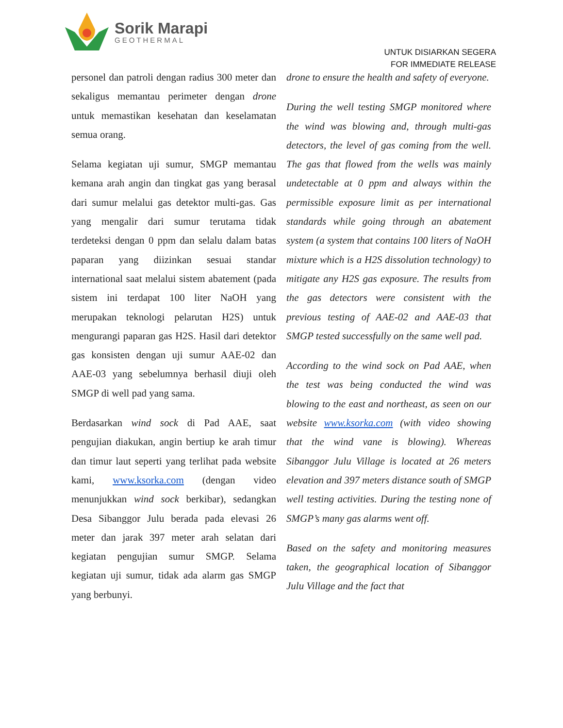Sorik Marapi
GEOTHERMAL
UNTUK DISIARKAN SEGERA
FOR IMMEDIATE RELEASE
personel dan patroli dengan radius 300 meter dan sekaligus memantau perimeter dengan drone untuk memastikan kesehatan dan keselamatan semua orang.
Selama kegiatan uji sumur, SMGP memantau kemana arah angin dan tingkat gas yang berasal dari sumur melalui gas detektor multi-gas. Gas yang mengalir dari sumur terutama tidak terdeteksi dengan 0 ppm dan selalu dalam batas paparan yang diizinkan sesuai standar international saat melalui sistem abatement (pada sistem ini terdapat 100 liter NaOH yang merupakan teknologi pelarutan H2S) untuk mengurangi paparan gas H2S. Hasil dari detektor gas konsisten dengan uji sumur AAE-02 dan AAE-03 yang sebelumnya berhasil diuji oleh SMGP di well pad yang sama.
Berdasarkan wind sock di Pad AAE, saat pengujian diakukan, angin bertiup ke arah timur dan timur laut seperti yang terlihat pada website kami, www.ksorka.com (dengan video menunjukkan wind sock berkibar), sedangkan Desa Sibanggor Julu berada pada elevasi 26 meter dan jarak 397 meter arah selatan dari kegiatan pengujian sumur SMGP. Selama kegiatan uji sumur, tidak ada alarm gas SMGP yang berbunyi.
drone to ensure the health and safety of everyone.
During the well testing SMGP monitored where the wind was blowing and, through multi-gas detectors, the level of gas coming from the well. The gas that flowed from the wells was mainly undetectable at 0 ppm and always within the permissible exposure limit as per international standards while going through an abatement system (a system that contains 100 liters of NaOH mixture which is a H2S dissolution technology) to mitigate any H2S gas exposure. The results from the gas detectors were consistent with the previous testing of AAE-02 and AAE-03 that SMGP tested successfully on the same well pad.
According to the wind sock on Pad AAE, when the test was being conducted the wind was blowing to the east and northeast, as seen on our website www.ksorka.com (with video showing that the wind vane is blowing). Whereas Sibanggor Julu Village is located at 26 meters elevation and 397 meters distance south of SMGP well testing activities. During the testing none of SMGP’s many gas alarms went off.
Based on the safety and monitoring measures taken, the geographical location of Sibanggor Julu Village and the fact that